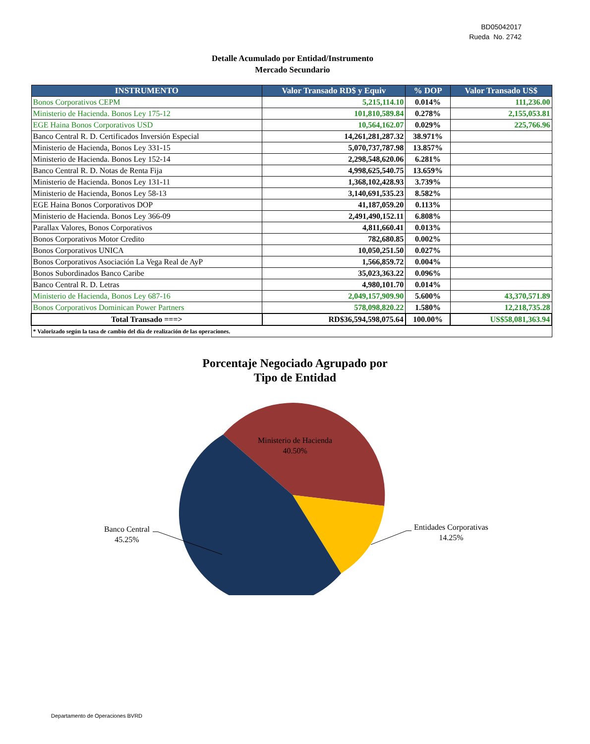BD05042017
Rueda No. 2742
Detalle Acumulado por Entidad/Instrumento
Mercado Secundario
| INSTRUMENTO | Valor Transado RD$ y Equiv | % DOP | Valor Transado US$ |
| --- | --- | --- | --- |
| Bonos Corporativos CEPM | 5,215,114.10 | 0.014% | 111,236.00 |
| Ministerio de Hacienda. Bonos Ley 175-12 | 101,810,589.84 | 0.278% | 2,155,053.81 |
| EGE Haina Bonos Corporativos USD | 10,564,162.07 | 0.029% | 225,766.96 |
| Banco Central R. D. Certificados Inversión Especial | 14,261,281,287.32 | 38.971% | |
| Ministerio de Hacienda, Bonos Ley 331-15 | 5,070,737,787.98 | 13.857% | |
| Ministerio de Hacienda. Bonos Ley 152-14 | 2,298,548,620.06 | 6.281% | |
| Banco Central R. D. Notas de Renta Fija | 4,998,625,540.75 | 13.659% | |
| Ministerio de Hacienda. Bonos Ley 131-11 | 1,368,102,428.93 | 3.739% | |
| Ministerio de Hacienda, Bonos Ley 58-13 | 3,140,691,535.23 | 8.582% | |
| EGE Haina Bonos Corporativos DOP | 41,187,059.20 | 0.113% | |
| Ministerio de Hacienda. Bonos Ley 366-09 | 2,491,490,152.11 | 6.808% | |
| Parallax Valores, Bonos Corporativos | 4,811,660.41 | 0.013% | |
| Bonos Corporativos Motor Credito | 782,680.85 | 0.002% | |
| Bonos Corporativos UNICA | 10,050,251.50 | 0.027% | |
| Bonos Corporativos Asociación La Vega Real de AyP | 1,566,859.72 | 0.004% | |
| Bonos Subordinados Banco Caribe | 35,023,363.22 | 0.096% | |
| Banco Central R. D. Letras | 4,980,101.70 | 0.014% | |
| Ministerio de Hacienda, Bonos Ley 687-16 | 2,049,157,909.90 | 5.600% | 43,370,571.89 |
| Bonos Corporativos Dominican Power Partners | 578,098,820.22 | 1.580% | 12,218,735.28 |
| Total Transado ===> | RD$36,594,598,075.64 | 100.00% | US$58,081,363.94 |
| * Valorizado según la tasa de cambio del día de realización de las operaciones. | | | |
Porcentaje Negociado Agrupado por
Tipo de Entidad
Ministerio de Hacienda
40.50%
Banco Central
45.25%
Entidades Corporativas
14.25%
Departamento de Operaciones BVRD